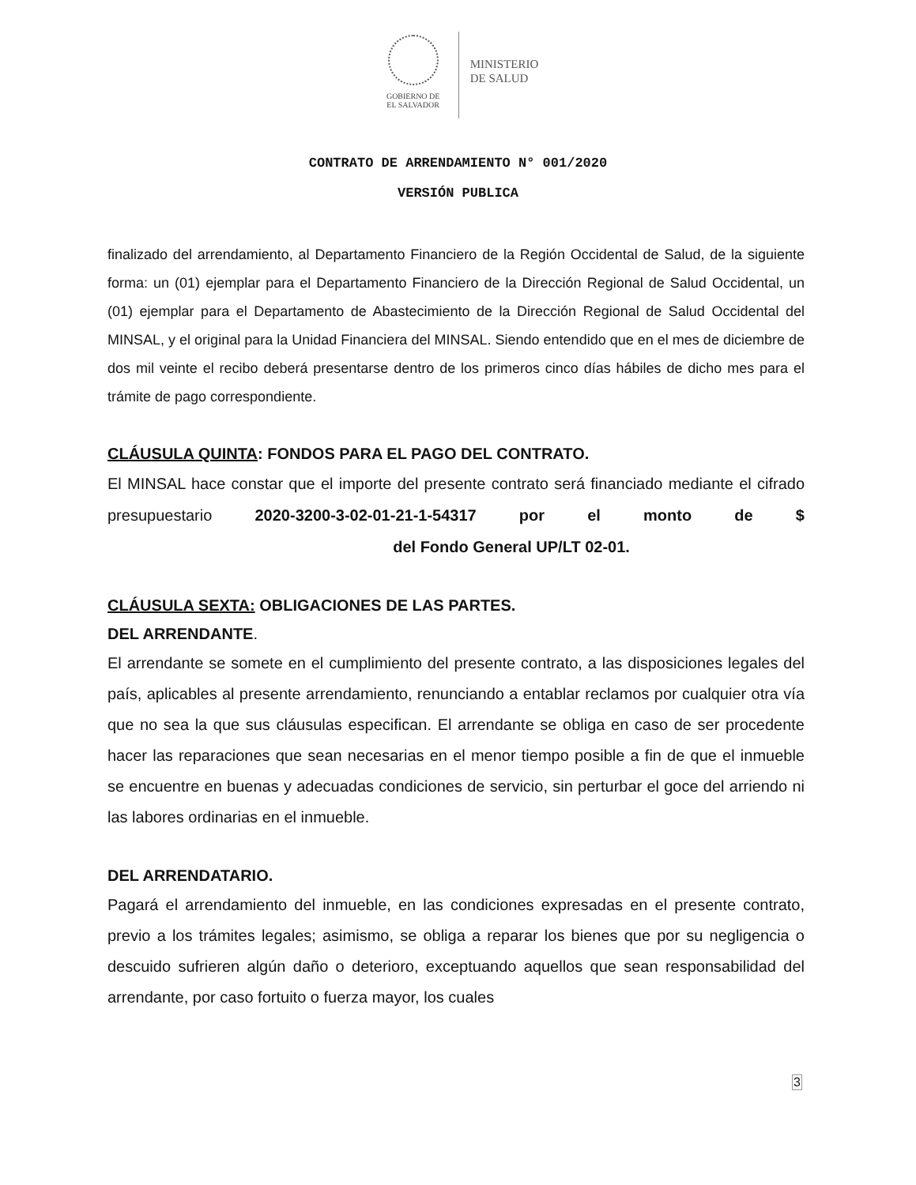GOBIERNO DE
EL SALVADOR
MINISTERIO
DE SALUD
CONTRATO DE ARRENDAMIENTO N° 001/2020
VERSIÓN PUBLICA
finalizado del arrendamiento, al Departamento Financiero de la Región Occidental de Salud, de la siguiente forma: un (01) ejemplar para el Departamento Financiero de la Dirección Regional de Salud Occidental, un (01) ejemplar para el Departamento de Abastecimiento de la Dirección Regional de Salud Occidental del MINSAL, y el original para la Unidad Financiera del MINSAL. Siendo entendido que en el mes de diciembre de dos mil veinte el recibo deberá presentarse dentro de los primeros cinco días hábiles de dicho mes para el trámite de pago correspondiente.
CLÁUSULA QUINTA: FONDOS PARA EL PAGO DEL CONTRATO.
El MINSAL hace constar que el importe del presente contrato será financiado mediante el cifrado presupuestario 2020-3200-3-02-01-21-1-54317 por el monto de $ del Fondo General UP/LT 02-01.
CLÁUSULA SEXTA: OBLIGACIONES DE LAS PARTES.
DEL ARRENDANTE.
El arrendante se somete en el cumplimiento del presente contrato, a las disposiciones legales del país, aplicables al presente arrendamiento, renunciando a entablar reclamos por cualquier otra vía que no sea la que sus cláusulas especifican. El arrendante se obliga en caso de ser procedente hacer las reparaciones que sean necesarias en el menor tiempo posible a fin de que el inmueble se encuentre en buenas y adecuadas condiciones de servicio, sin perturbar el goce del arriendo ni las labores ordinarias en el inmueble.
DEL ARRENDATARIO.
Pagará el arrendamiento del inmueble, en las condiciones expresadas en el presente contrato, previo a los trámites legales; asimismo, se obliga a reparar los bienes que por su negligencia o descuido sufrieren algún daño o deterioro, exceptuando aquellos que sean responsabilidad del arrendante, por caso fortuito o fuerza mayor, los cuales
3